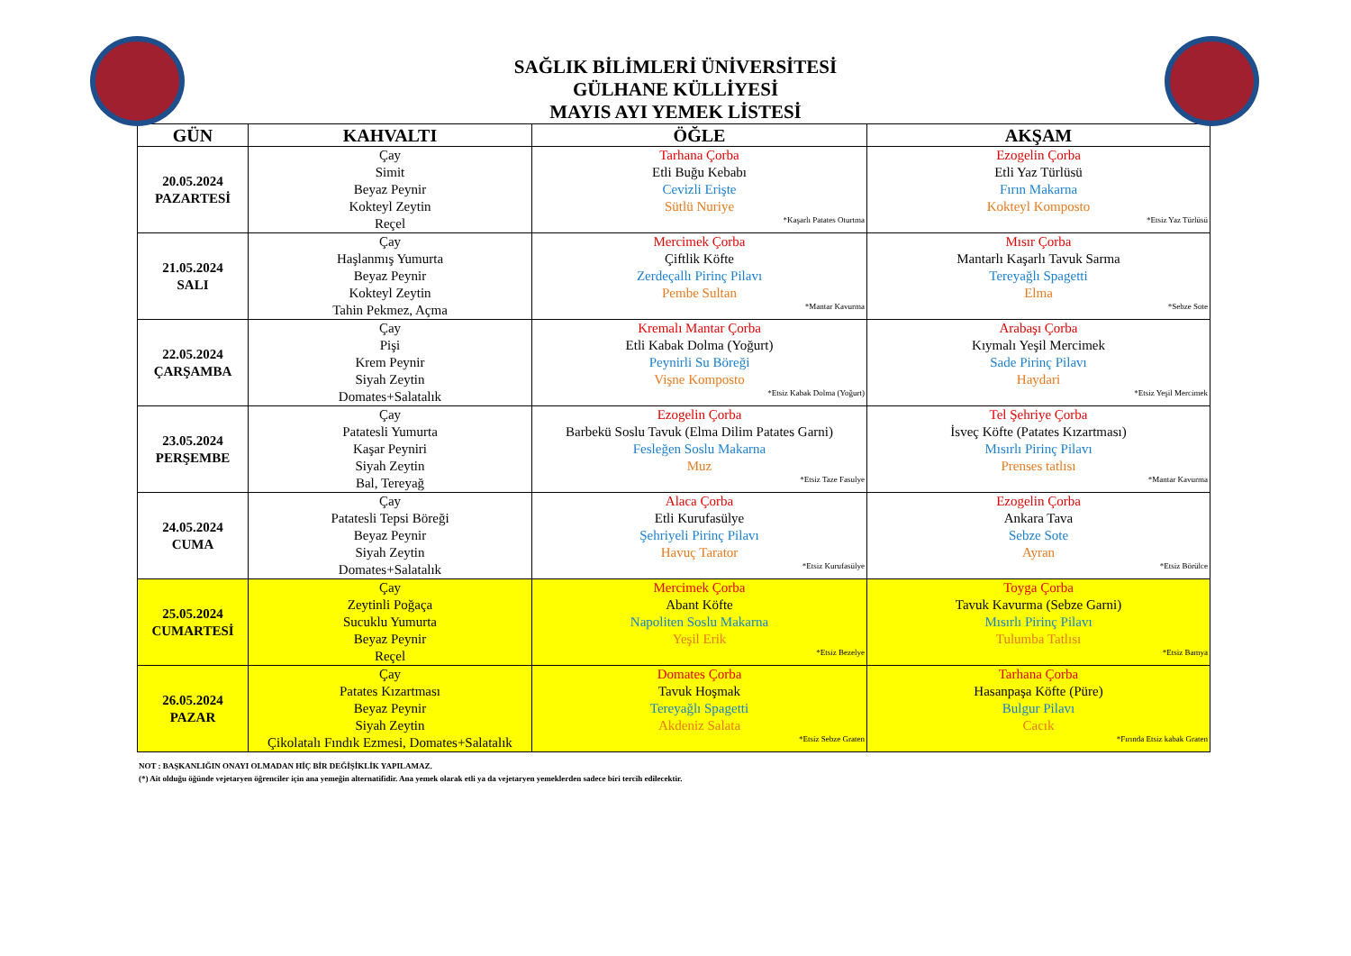SAĞLIK BİLİMLERİ ÜNİVERSİTESİ
GÜLHANE KÜLLİYESİ
MAYIS AYI YEMEK LİSTESİ
| GÜN | KAHVALTI | ÖĞLE | AKŞAM |
| --- | --- | --- | --- |
| 20.05.2024 PAZARTESİ | Çay Simit Beyaz Peynir Kokteyl Zeytin Reçel | Tarhana Çorba Etli Buğu Kebabı Cevizli Erişte Sütlü Nuriye *Kaşarlı Patates Oturtma | Ezogelin Çorba Etli Yaz Türlüsü Fırın Makarna Kokteyl Komposto *Etsiz Yaz Türlüsü |
| 21.05.2024 SALI | Çay Haşlanmış Yumurta Beyaz Peynir Kokteyl Zeytin Tahin Pekmez, Açma | Mercimek Çorba Çiftlik Köfte Zerdeçallı Pirinç Pilavı Pembe Sultan *Mantar Kavurma | Mısır Çorba Mantarlı Kaşarlı Tavuk Sarma Tereyağlı Spagetti Elma *Sebze Sote |
| 22.05.2024 ÇARŞAMBA | Çay Pişi Krem Peynir Siyah Zeytin Domates+Salatalık | Kremalı Mantar Çorba Etli Kabak Dolma (Yoğurt) Peynirli Su Böreği Vişne Komposto *Etsiz Kabak Dolma (Yoğurt) | Arabaşı Çorba Kıymalı Yeşil Mercimek Sade Pirinç Pilavı Haydari *Etsiz Yeşil Mercimek |
| 23.05.2024 PERŞEMBE | Çay Patatesli Yumurta Kaşar Peyniri Siyah Zeytin Bal, Tereyağ | Ezogelin Çorba Barbekü Soslu Tavuk (Elma Dilim Patates Garni) Fesleğen Soslu Makarna Muz *Etsiz Taze Fasulye | Tel Şehriye Çorba İsveç Köfte (Patates Kızartması) Mısırlı Pirinç Pilavı Prenses tatlısı *Mantar Kavurma |
| 24.05.2024 CUMA | Çay Patatesli Tepsi Böreği Beyaz Peynir Siyah Zeytin Domates+Salatalık | Alaca Çorba Etli Kurufasülye Şehriyeli Pirinç Pilavı Havuç Tarator *Etsiz Kurufasülye | Ezogelin Çorba Ankara Tava Sebze Sote Ayran *Etsiz Börülce |
| 25.05.2024 CUMARTESİ | Çay Zeytinli Poğaça Sucuklu Yumurta Beyaz Peynir Reçel | Mercimek Çorba Abant Köfte Napoliten Soslu Makarna Yeşil Erik *Etsiz Bezelye | Toyga Çorba Tavuk Kavurma (Sebze Garni) Mısırlı Pirinç Pilavı Tulumba Tatlısı *Etsiz Bamya |
| 26.05.2024 PAZAR | Çay Patates Kızartması Beyaz Peynir Siyah Zeytin Çikolatalı Fındık Ezmesi, Domates+Salatalık | Domates Çorba Tavuk Hoşmak Tereyağlı Spagetti Akdeniz Salata *Etsiz Sebze Graten | Tarhana Çorba Hasanpaşa Köfte (Püre) Bulgur Pilavı Cacık *Fırında Etsiz kabak Graten |
NOT : BAŞKANLIĞIN ONAYI OLMADAN HİÇ BİR DEĞİŞİKLİK YAPILAMAZ.
(*) Ait olduğu öğünde vejetaryen öğrenciler için ana yemeğin alternatifidir. Ana yemek olarak etli ya da vejetaryen yemeklerden sadece biri tercih edilecektir.